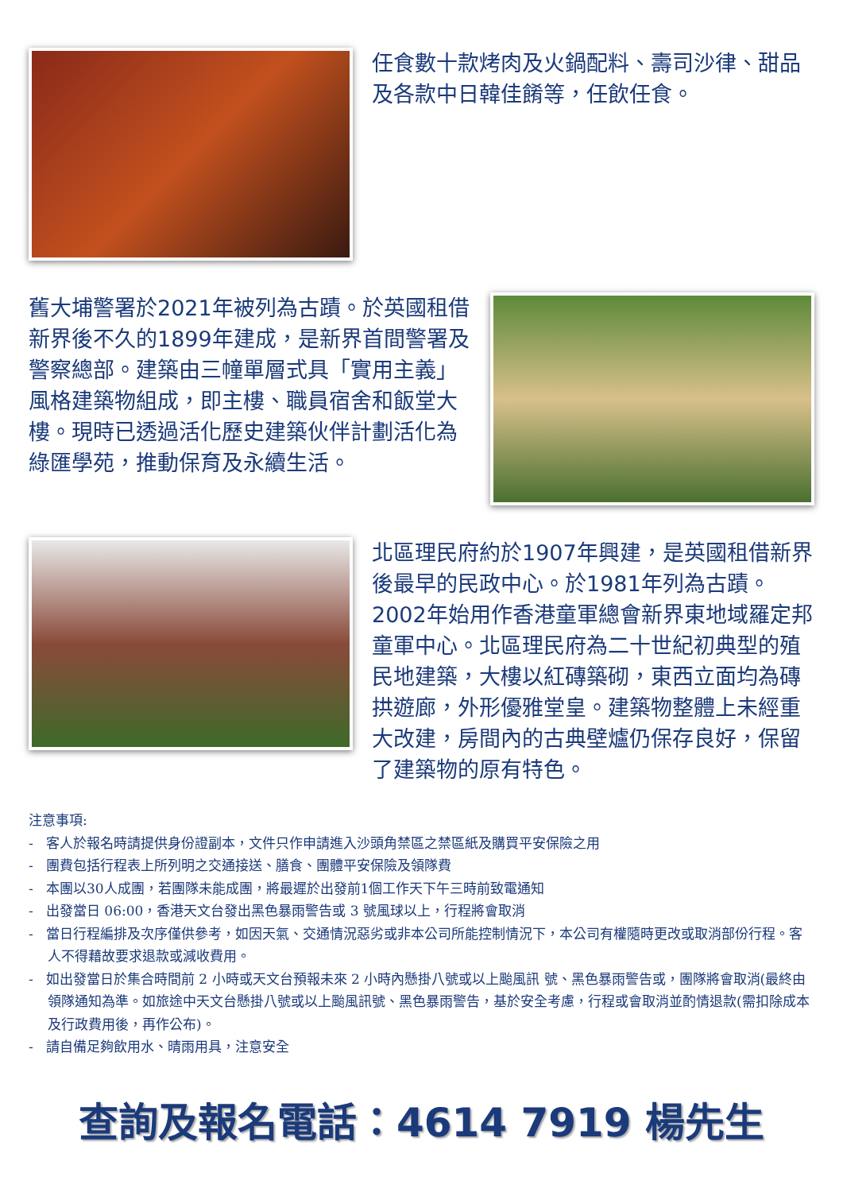任食數十款烤肉及火鍋配料、壽司沙律、甜品及各款中日韓佳餚等，任飲任食。
舊大埔警署於2021年被列為古蹟。於英國租借新界後不久的1899年建成，是新界首間警署及警察總部。建築由三幢單層式具「實用主義」風格建築物組成，即主樓、職員宿舍和飯堂大樓。現時已透過活化歷史建築伙伴計劃活化為綠匯學苑，推動保育及永續生活。
北區理民府約於1907年興建，是英國租借新界後最早的民政中心。於1981年列為古蹟。2002年始用作香港童軍總會新界東地域羅定邦童軍中心。北區理民府為二十世紀初典型的殖民地建築，大樓以紅磚築砌，東西立面均為磚拱遊廊，外形優雅堂皇。建築物整體上未經重大改建，房間內的古典壁爐仍保存良好，保留了建築物的原有特色。
注意事項:
- 客人於報名時請提供身份證副本，文件只作申請進入沙頭角禁區之禁區紙及購買平安保險之用
- 團費包括行程表上所列明之交通接送、膳食、團體平安保險及領隊費
- 本團以30人成團，若團隊未能成團，將最遲於出發前1個工作天下午三時前致電通知
- 出發當日 06:00，香港天文台發出黑色暴雨警告或 3 號風球以上，行程將會取消
- 當日行程編排及次序僅供參考，如因天氣、交通情況惡劣或非本公司所能控制情況下，本公司有權隨時更改或取消部份行程。客人不得藉故要求退款或減收費用。
- 如出發當日於集合時間前 2 小時或天文台預報未來 2 小時內懸掛八號或以上颱風訊 號、黑色暴雨警告或，團隊將會取消(最終由領隊通知為準。如旅途中天文台懸掛八號或以上颱風訊號、黑色暴雨警告，基於安全考慮，行程或會取消並酌情退款(需扣除成本及行政費用後，再作公布)。
- 請自備足夠飲用水、晴雨用具，注意安全
查詢及報名電話：4614 7919 楊先生